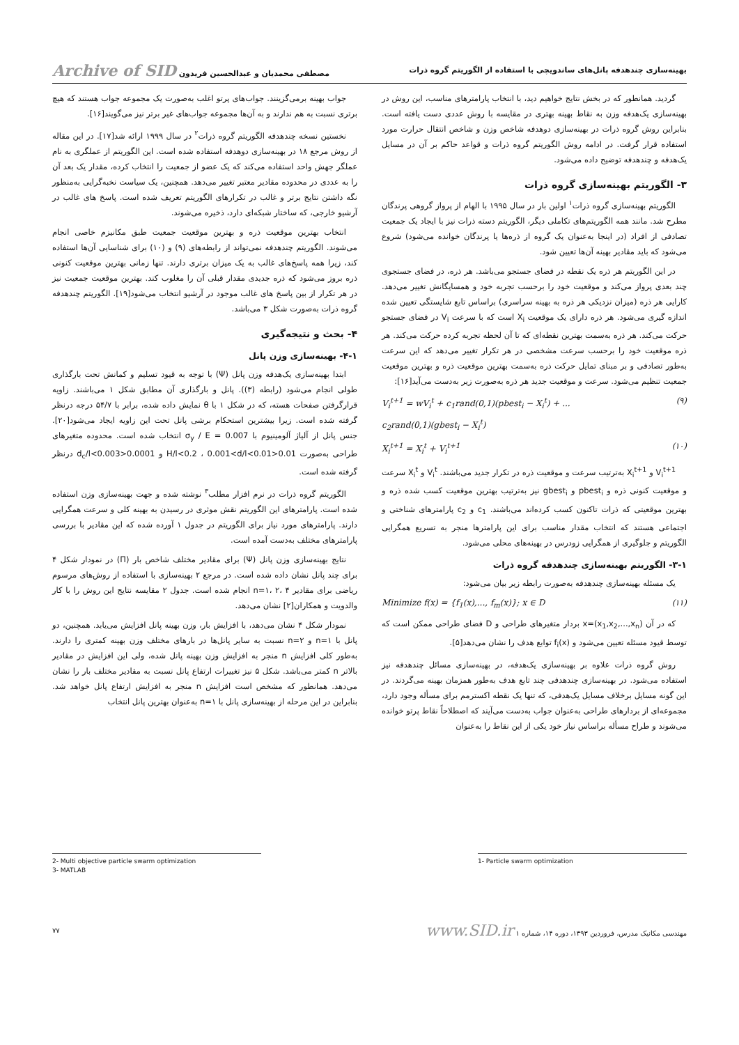بهینه‌سازی چندهدفه پانل‌های ساندویچی با استفاده از الگوریتم گروه ذرات مصطفی محمدیان و عبدالحسین فریدون Archive of SID
گردید. همانطور که در بخش نتایج خواهیم دید، با انتخاب پارامترهای مناسب، این روش در بهینه‌سازی یک‌هدفه وزن به نقاط بهینه بهتری در مقایسه با روش عددی دست یافته است. بنابراین روش گروه ذرات در بهینه‌سازی دوهدفه شاخص وزن و شاخص انتقال حرارت مورد استفاده قرار گرفت. در ادامه روش الگوریتم گروه ذرات و قواعد حاکم بر آن در مسایل یک‌هدفه و چندهدفه توضیح داده می‌شود.
۳- الگوریتم بهینه‌سازی گروه ذرات
الگوریتم بهینه‌سازی گروه ذرات<sup>۱</sup> اولین بار در سال ۱۹۹۵ با الهام از پرواز گروهی پرندگان مطرح شد. مانند همه الگوریتم‌های تکاملی دیگر، الگوریتم دسته ذرات نیز با ایجاد یک جمعیت تصادفی از افراد (در اینجا به‌عنوان یک گروه از ذره‌ها یا پرندگان خوانده می‌شود) شروع می‌شود که باید مقادیر بهینه آن‌ها تعیین شود.
در این الگوریتم هر ذره یک نقطه در فضای جستجو می‌باشد. هر ذره، در فضای جستجوی چند بعدی پرواز می‌کند و موقعیت خود را برحسب تجربه خود و همسایگانش تغییر می‌دهد. کارایی هر ذره (میزان نزدیکی هر ذره به بهینه سراسری) براساس تابع شایستگی تعیین شده اندازه گیری می‌شود. هر ذره دارای یک موقعیت X<sub>i</sub> است که با سرعت V<sub>i</sub> در فضای جستجو حرکت می‌کند. هر ذره به‌سمت بهترین نقطه‌ای که تا آن لحظه تجربه کرده حرکت می‌کند. هر ذره موقعیت خود را برحسب سرعت مشخصی در هر تکرار تغییر می‌دهد که این سرعت به‌طور تصادفی و بر مبنای تمایل حرکت ذره به‌سمت بهترین موقعیت ذره و بهترین موقعیت جمعیت تنظیم می‌شود. سرعت و موقعیت جدید هر ذره به‌صورت زیر به‌دست می‌آید[۱۶]:
V<sub>i</sub><sup>t+1</sup> = wV<sub>i</sub><sup>t</sup> + c<sub>1</sub>rand(0,1)(pbest<sub>i</sub> − X<sub>i</sub><sup>t</sup>) + ...
c<sub>2</sub>rand(0,1)(gbest<sub>i</sub> − X<sub>i</sub><sup>t</sup>) (۹)
X<sub>i</sub><sup>t+1</sup> = X<sub>i</sub><sup>t</sup> + V<sub>i</sub><sup>t+1</sup> (۱۰)
V<sub>i</sub><sup>t+1</sup> و X<sub>i</sub><sup>t+1</sup> به‌ترتیب سرعت و موقعیت ذره در تکرار جدید می‌باشند. V<sub>i</sub><sup>t</sup> و X<sub>i</sub><sup>t</sup> سرعت و موقعیت کنونی ذره و pbest<sub>i</sub> و gbest<sub>i</sub> نیز به‌ترتیب بهترین موقعیت کسب شده ذره و بهترین موقعیتی که ذرات تاکنون کسب کرده‌اند می‌باشند. c<sub>1</sub> و c<sub>2</sub> پارامترهای شناختی و اجتماعی هستند که انتخاب مقدار مناسب برای این پارامترها منجر به تسریع همگرایی الگوریتم و جلوگیری از همگرایی زودرس در بهینه‌های محلی می‌شود.
۳-۱- الگوریتم بهینه‌سازی چندهدفه گروه ذرات
یک مسئله بهینه‌سازی چندهدفه به‌صورت رابطه زیر بیان می‌شود:
Minimize f(x) = {f<sub>1</sub>(x),..., f<sub>m</sub>(x)}; x ∈ D (۱۱)
که در آن x=(x<sub>1</sub>,x<sub>2</sub>,...,x<sub>n</sub>) بردار متغیرهای طراحی و D فضای طراحی ممکن است که توسط قیود مسئله تعیین می‌شود و f<sub>i</sub>(x) توابع هدف را نشان می‌دهد[۵].
روش گروه ذرات علاوه بر بهینه‌سازی یک‌هدفه، در بهینه‌سازی مسائل چندهدفه نیز استفاده می‌شود. در بهینه‌سازی چندهدفی چند تابع هدف به‌طور همزمان بهینه می‌گردند. در این گونه مسایل برخلاف مسایل یک‌هدفی، که تنها یک نقطه اکسترمم برای مسأله وجود دارد، مجموعه‌ای از بردارهای طراحی به‌عنوان جواب به‌دست می‌آیند که اصطلاحاً نقاط پرتو خوانده می‌شوند و طراح مسأله براساس نیاز خود یکی از این نقاط را به‌عنوان
جواب بهینه برمی‌گزینند. جواب‌های پرتو اغلب به‌صورت یک مجموعه جواب هستند که هیچ برتری نسبت به هم ندارند و به آن‌ها مجموعه جواب‌های غیر برتر نیز می‌گویند[۱۶].
نخستین نسخه چندهدفه الگوریتم گروه ذرات<sup>۲</sup> در سال ۱۹۹۹ ارائه شد[۱۷]. در این مقاله از روش مرجع ۱۸ در بهینه‌سازی دوهدفه استفاده شده است. این الگوریتم از عملگری به نام عملگر جهش واحد استفاده می‌کند که یک عضو از جمعیت را انتخاب کرده، مقدار یک بعد آن را به عددی در محدوده مقادیر معتبر تغییر می‌دهد. همچنین، یک سیاست نخبه‌گرایی به‌منظور نگه داشتن نتایج برتر و غالب در تکرارهای الگوریتم تعریف شده است. پاسخ های غالب در آرشیو خارجی، که ساختار شبکه‌ای دارد، ذخیره می‌شوند.
انتخاب بهترین موقعیت ذره و بهترین موقعیت جمعیت طبق مکانیزم خاصی انجام می‌شوند. الگوریتم چندهدفه نمی‌تواند از رابطه‌های (۹) و (۱۰) برای شناسایی آن‌ها استفاده کند، زیرا همه پاسخ‌های غالب به یک میزان برتری دارند. تنها زمانی بهترین موقعیت کنونی ذره بروز می‌شود که ذره جدیدی مقدار قبلی آن را مغلوب کند. بهترین موقعیت جمعیت نیز در هر تکرار از بین پاسخ های غالب موجود در آرشیو انتخاب می‌شود[۱۹]. الگوریتم چندهدفه گروه ذرات به‌صورت شکل ۳ می‌باشد.
۴- بحث و نتیجه‌گیری
۴-۱- بهینه‌سازی وزن پانل
ابتدا بهینه‌سازی یک‌هدفه وزن پانل (Ψ) با توجه به قیود تسلیم و کمانش تحت بارگذاری طولی انجام می‌شود (رابطه (۳)). پانل و بارگذاری آن مطابق شکل ۱ می‌باشند. زاویه قرارگرفتن صفحات هسته، که در شکل ۱ با θ نمایش داده شده، برابر با ۵۴/۷ درجه درنظر گرفته شده است. زیرا بیشترین استحکام برشی پانل تحت این زاویه ایجاد می‌شود[۲۰]. جنس پانل از آلیاژ آلومینیوم با σ<sub>y</sub> / E = 0.007 انتخاب شده است. محدوده متغیرهای طراحی به‌صورت 0.01<H/l<0.2 ، 0.001<d/l<0.01 و 0.0001<d<sub>c</sub>/l<0.003 درنظر گرفته شده است.
الگوریتم گروه ذرات در نرم افزار مطلب<sup>۳</sup> نوشته شده و جهت بهینه‌سازی وزن استفاده شده است. پارامترهای این الگوریتم نقش موثری در رسیدن به بهینه کلی و سرعت همگرایی دارند. پارامترهای مورد نیاز برای الگوریتم در جدول ۱ آورده شده که این مقادیر با بررسی پارامترهای مختلف به‌دست آمده است.
نتایج بهینه‌سازی وزن پانل (Ψ) برای مقادیر مختلف شاخص بار (Π) در نمودار شکل ۴ برای چند پانل نشان داده شده است. در مرجع ۲ بهینه‌سازی با استفاده از روش‌های مرسوم ریاضی برای مقادیر n=۱، ۲، ۴ انجام شده است. جدول ۲ مقایسه نتایج این روش را با کار والدویت و همکاران[۲] نشان می‌دهد.
نمودار شکل ۴ نشان می‌دهد، با افزایش بار، وزن بهینه پانل افزایش می‌یابد. همچنین، دو پانل با n=۱ و n=۲ نسبت به سایر پانل‌ها در بارهای مختلف وزن بهینه کمتری را دارند. به‌طور کلی افزایش n منجر به افزایش وزن بهینه پانل شده، ولی این افزایش در مقادیر بالاتر n کمتر می‌باشد. شکل ۵ نیز تغییرات ارتفاع پانل نسبت به مقادیر مختلف بار را نشان می‌دهد. همانطور که مشخص است افزایش n منجر به افزایش ارتفاع پانل خواهد شد. بنابراین در این مرحله از بهینه‌سازی پانل با n=۱ به‌عنوان بهترین پانل انتخاب
1- Particle swarm optimization
2- Multi objective particle swarm optimization
3- MATLAB
مهندسی مکانیک مدرس، فروردین ۱۳۹۳، دوره ۱۴، شماره ۱ www.SID.ir ۷۷